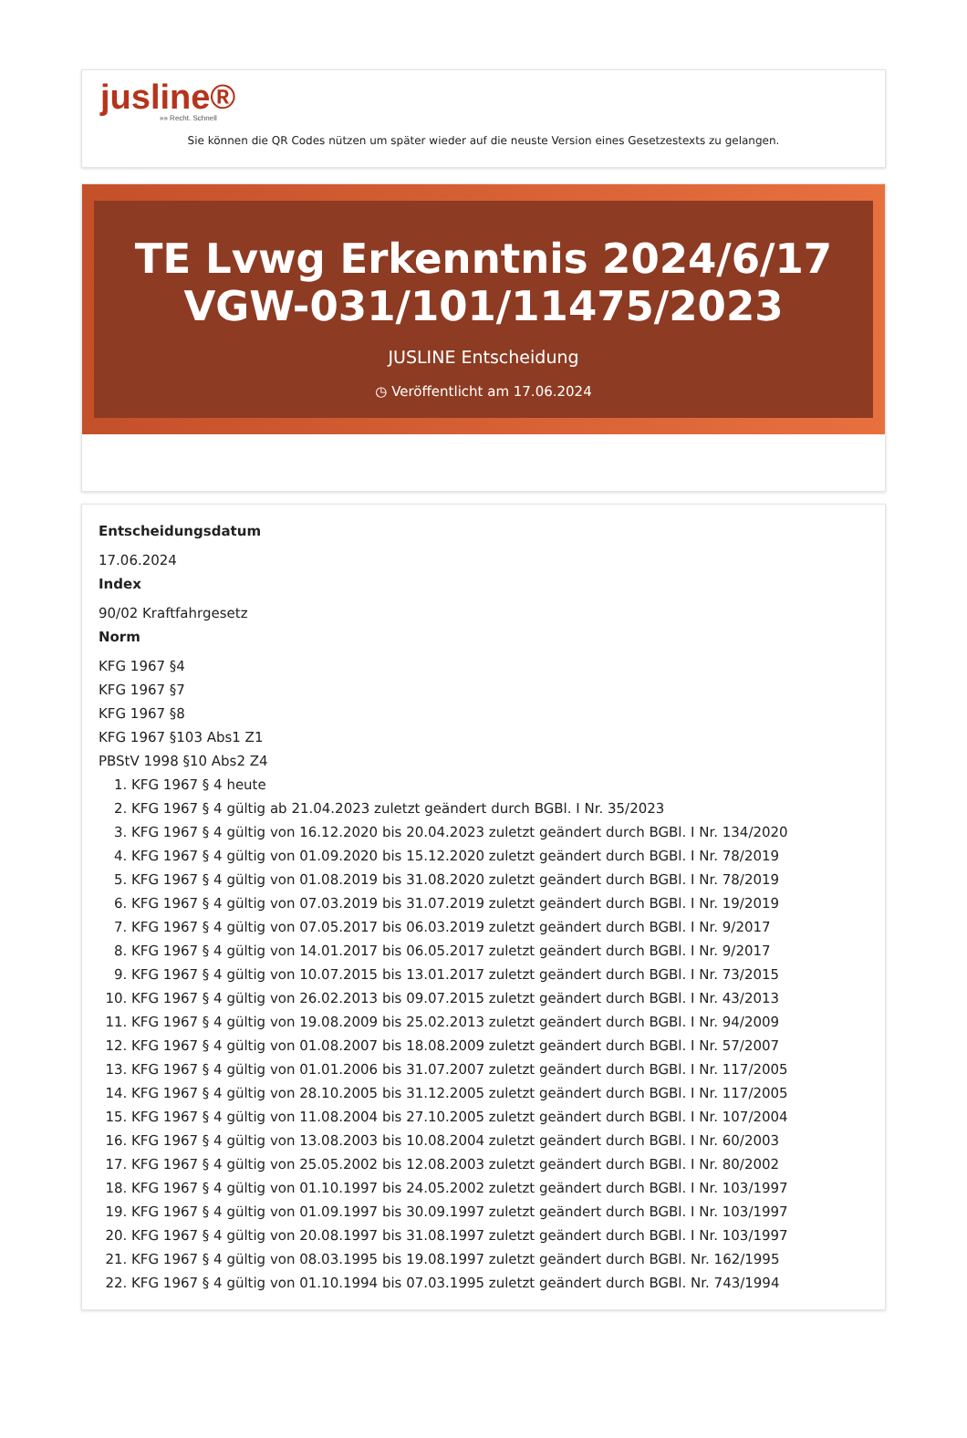jusline®
»» Recht. Schnell
Sie können die QR Codes nützen um später wieder auf die neuste Version eines Gesetzestexts zu gelangen.
TE Lvwg Erkenntnis 2024/6/17 VGW-031/101/11475/2023
JUSLINE Entscheidung
◷ Veröffentlicht am 17.06.2024
Entscheidungsdatum
17.06.2024
Index
90/02 Kraftfahrgesetz
Norm
KFG 1967 §4
KFG 1967 §7
KFG 1967 §8
KFG 1967 §103 Abs1 Z1
PBStV 1998 §10 Abs2 Z4
1. KFG 1967 § 4 heute
2. KFG 1967 § 4 gültig ab 21.04.2023 zuletzt geändert durch BGBl. I Nr. 35/2023
3. KFG 1967 § 4 gültig von 16.12.2020 bis 20.04.2023 zuletzt geändert durch BGBl. I Nr. 134/2020
4. KFG 1967 § 4 gültig von 01.09.2020 bis 15.12.2020 zuletzt geändert durch BGBl. I Nr. 78/2019
5. KFG 1967 § 4 gültig von 01.08.2019 bis 31.08.2020 zuletzt geändert durch BGBl. I Nr. 78/2019
6. KFG 1967 § 4 gültig von 07.03.2019 bis 31.07.2019 zuletzt geändert durch BGBl. I Nr. 19/2019
7. KFG 1967 § 4 gültig von 07.05.2017 bis 06.03.2019 zuletzt geändert durch BGBl. I Nr. 9/2017
8. KFG 1967 § 4 gültig von 14.01.2017 bis 06.05.2017 zuletzt geändert durch BGBl. I Nr. 9/2017
9. KFG 1967 § 4 gültig von 10.07.2015 bis 13.01.2017 zuletzt geändert durch BGBl. I Nr. 73/2015
10. KFG 1967 § 4 gültig von 26.02.2013 bis 09.07.2015 zuletzt geändert durch BGBl. I Nr. 43/2013
11. KFG 1967 § 4 gültig von 19.08.2009 bis 25.02.2013 zuletzt geändert durch BGBl. I Nr. 94/2009
12. KFG 1967 § 4 gültig von 01.08.2007 bis 18.08.2009 zuletzt geändert durch BGBl. I Nr. 57/2007
13. KFG 1967 § 4 gültig von 01.01.2006 bis 31.07.2007 zuletzt geändert durch BGBl. I Nr. 117/2005
14. KFG 1967 § 4 gültig von 28.10.2005 bis 31.12.2005 zuletzt geändert durch BGBl. I Nr. 117/2005
15. KFG 1967 § 4 gültig von 11.08.2004 bis 27.10.2005 zuletzt geändert durch BGBl. I Nr. 107/2004
16. KFG 1967 § 4 gültig von 13.08.2003 bis 10.08.2004 zuletzt geändert durch BGBl. I Nr. 60/2003
17. KFG 1967 § 4 gültig von 25.05.2002 bis 12.08.2003 zuletzt geändert durch BGBl. I Nr. 80/2002
18. KFG 1967 § 4 gültig von 01.10.1997 bis 24.05.2002 zuletzt geändert durch BGBl. I Nr. 103/1997
19. KFG 1967 § 4 gültig von 01.09.1997 bis 30.09.1997 zuletzt geändert durch BGBl. I Nr. 103/1997
20. KFG 1967 § 4 gültig von 20.08.1997 bis 31.08.1997 zuletzt geändert durch BGBl. I Nr. 103/1997
21. KFG 1967 § 4 gültig von 08.03.1995 bis 19.08.1997 zuletzt geändert durch BGBl. Nr. 162/1995
22. KFG 1967 § 4 gültig von 01.10.1994 bis 07.03.1995 zuletzt geändert durch BGBl. Nr. 743/1994